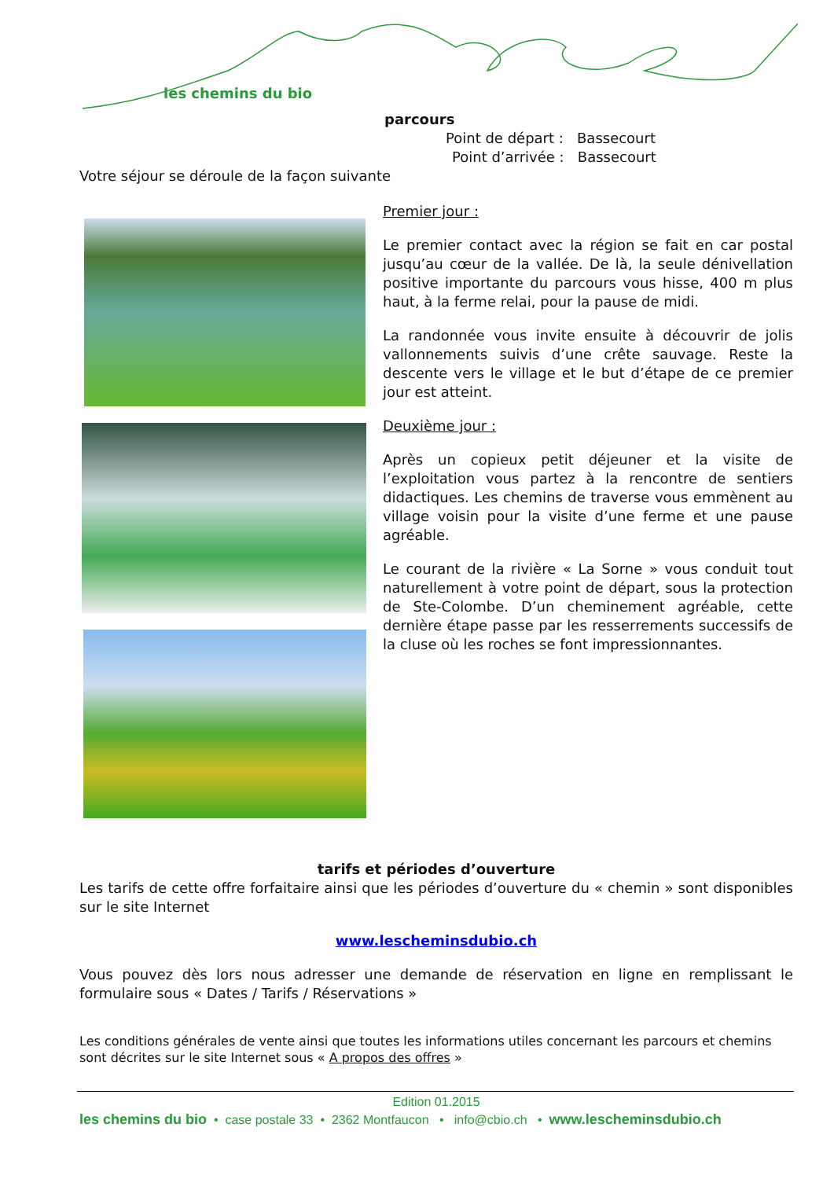les chemins du bio
parcours
Point de départ : Bassecourt
Point d’arrivée : Bassecourt
Votre séjour se déroule de la façon suivante
Premier jour :
Le premier contact avec la région se fait en car postal jusqu’au cœur de la vallée. De là, la seule dénivellation positive importante du parcours vous hisse, 400 m plus haut, à la ferme relai, pour la pause de midi.
La randonnée vous invite ensuite à découvrir de jolis vallonnements suivis d’une crête sauvage. Reste la descente vers le village et le but d’étape de ce premier jour est atteint.
Deuxième jour :
Après un copieux petit déjeuner et la visite de l’exploitation vous partez à la rencontre de sentiers didactiques. Les chemins de traverse vous emmènent au village voisin pour la visite d’une ferme et une pause agréable.
Le courant de la rivière « La Sorne » vous conduit tout naturellement à votre point de départ, sous la protection de Ste-Colombe. D’un cheminement agréable, cette dernière étape passe par les resserrements successifs de la cluse où les roches se font impressionnantes.
tarifs et périodes d’ouverture
Les tarifs de cette offre forfaitaire ainsi que les périodes d’ouverture du « chemin » sont disponibles sur le site Internet
www.lescheminsdubio.ch
Vous pouvez dès lors nous adresser une demande de réservation en ligne en remplissant le formulaire sous « Dates / Tarifs / Réservations »
Les conditions générales de vente ainsi que toutes les informations utiles concernant les parcours et chemins sont décrites sur le site Internet sous « A propos des offres »
Edition 01.2015
les chemins du bio • case postale 33 • 2362 Montfaucon • info@cbio.ch • www.lescheminsdubio.ch